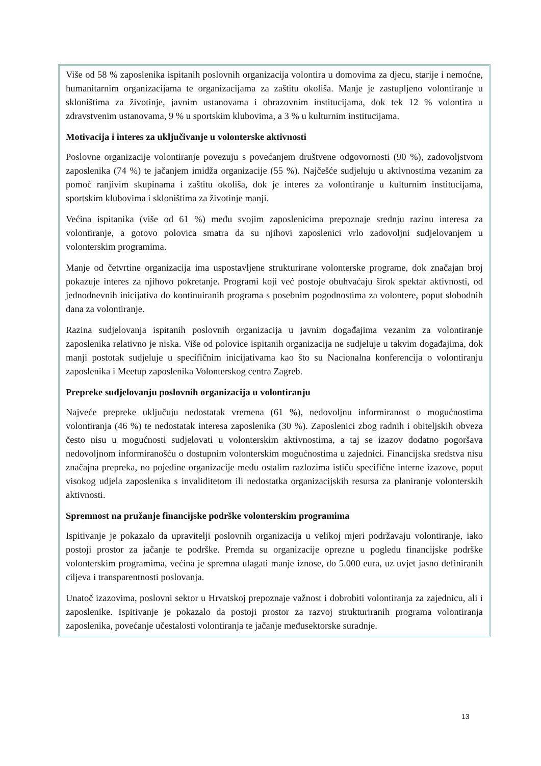Više od 58 % zaposlenika ispitanih poslovnih organizacija volontira u domovima za djecu, starije i nemoćne, humanitarnim organizacijama te organizacijama za zaštitu okoliša. Manje je zastupljeno volontiranje u skloništima za životinje, javnim ustanovama i obrazovnim institucijama, dok tek 12 % volontira u zdravstvenim ustanovama, 9 % u sportskim klubovima, a 3 % u kulturnim institucijama.
Motivacija i interes za uključivanje u volonterske aktivnosti
Poslovne organizacije volontiranje povezuju s povećanjem društvene odgovornosti (90 %), zadovoljstvom zaposlenika (74 %) te jačanjem imidža organizacije (55 %). Najčešće sudjeluju u aktivnostima vezanim za pomoć ranjivim skupinama i zaštitu okoliša, dok je interes za volontiranje u kulturnim institucijama, sportskim klubovima i skloništima za životinje manji.
Većina ispitanika (više od 61 %) među svojim zaposlenicima prepoznaje srednju razinu interesa za volontiranje, a gotovo polovica smatra da su njihovi zaposlenici vrlo zadovoljni sudjelovanjem u volonterskim programima.
Manje od četvrtine organizacija ima uspostavljene strukturirane volonterske programe, dok značajan broj pokazuje interes za njihovo pokretanje. Programi koji već postoje obuhvaćaju širok spektar aktivnosti, od jednodnevnih inicijativa do kontinuiranih programa s posebnim pogodnostima za volontere, poput slobodnih dana za volontiranje.
Razina sudjelovanja ispitanih poslovnih organizacija u javnim događajima vezanim za volontiranje zaposlenika relativno je niska. Više od polovice ispitanih organizacija ne sudjeluje u takvim događajima, dok manji postotak sudjeluje u specifičnim inicijativama kao što su Nacionalna konferencija o volontiranju zaposlenika i Meetup zaposlenika Volonterskog centra Zagreb.
Prepreke sudjelovanju poslovnih organizacija u volontiranju
Najveće prepreke uključuju nedostatak vremena (61 %), nedovoljnu informiranost o mogućnostima volontiranja (46 %) te nedostatak interesa zaposlenika (30 %). Zaposlenici zbog radnih i obiteljskih obveza često nisu u mogućnosti sudjelovati u volonterskim aktivnostima, a taj se izazov dodatno pogoršava nedovoljnom informiranošću o dostupnim volonterskim mogućnostima u zajednici. Financijska sredstva nisu značajna prepreka, no pojedine organizacije među ostalim razlozima ističu specifične interne izazove, poput visokog udjela zaposlenika s invaliditetom ili nedostatka organizacijskih resursa za planiranje volonterskih aktivnosti.
Spremnost na pružanje financijske podrške volonterskim programima
Ispitivanje je pokazalo da upravitelji poslovnih organizacija u velikoj mjeri podržavaju volontiranje, iako postoji prostor za jačanje te podrške. Premda su organizacije oprezne u pogledu financijske podrške volonterskim programima, većina je spremna ulagati manje iznose, do 5.000 eura, uz uvjet jasno definiranih ciljeva i transparentnosti poslovanja.
Unatoč izazovima, poslovni sektor u Hrvatskoj prepoznaje važnost i dobrobiti volontiranja za zajednicu, ali i zaposlenike. Ispitivanje je pokazalo da postoji prostor za razvoj strukturiranih programa volontiranja zaposlenika, povećanje učestalosti volontiranja te jačanje međusektorske suradnje.
13